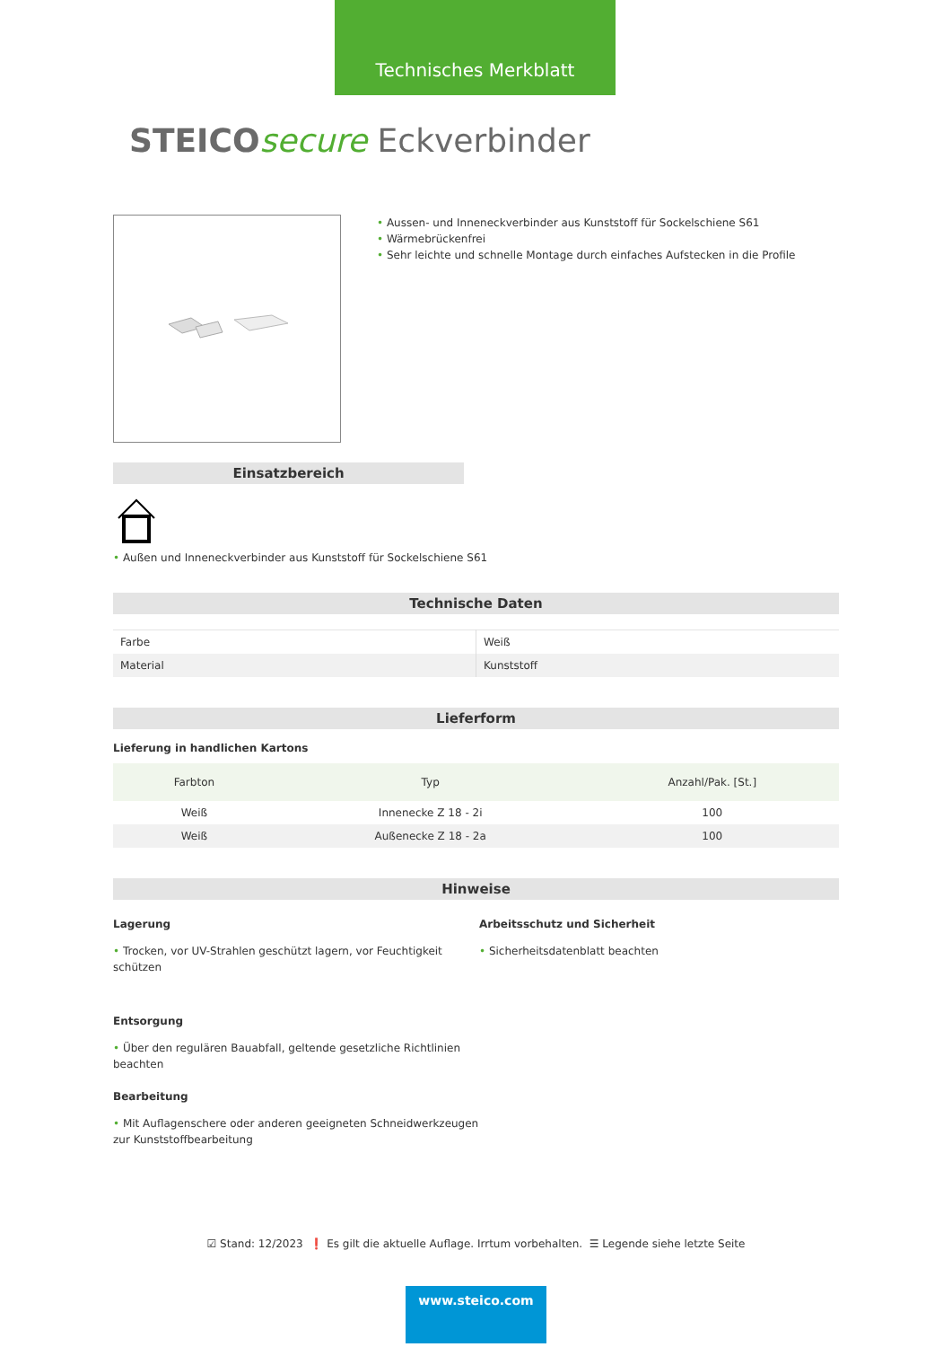Technisches Merkblatt
STEICO secure Eckverbinder
• Aussen- und Inneneckverbinder aus Kunststoff für Sockelschiene S61
• Wärmebrückenfrei
• Sehr leichte und schnelle Montage durch einfaches Aufstecken in die Profile
Einsatzbereich
• Außen und Inneneckverbinder aus Kunststoff für Sockelschiene S61
Technische Daten
| Farbe | Weiß |
| Material | Kunststoff |
Lieferform
Lieferung in handlichen Kartons
| Farbton | Typ | Anzahl/Pak. [St.] |
| --- | --- | --- |
| Weiß | Innenecke Z 18 - 2i | 100 |
| Weiß | Außenecke Z 18 - 2a | 100 |
Hinweise
Lagerung
• Trocken, vor UV-Strahlen geschützt lagern, vor Feuchtigkeit schützen
Entsorgung
• Über den regulären Bauabfall, geltende gesetzliche Richtlinien beachten
Bearbeitung
• Mit Auflagenschere oder anderen geeigneten Schneidwerkzeugen zur Kunststoffbearbeitung
Arbeitsschutz und Sicherheit
• Sicherheitsdatenblatt beachten
☑ Stand: 12/2023 ❗ Es gilt die aktuelle Auflage. Irrtum vorbehalten. ☰ Legende siehe letzte Seite
www.steico.com